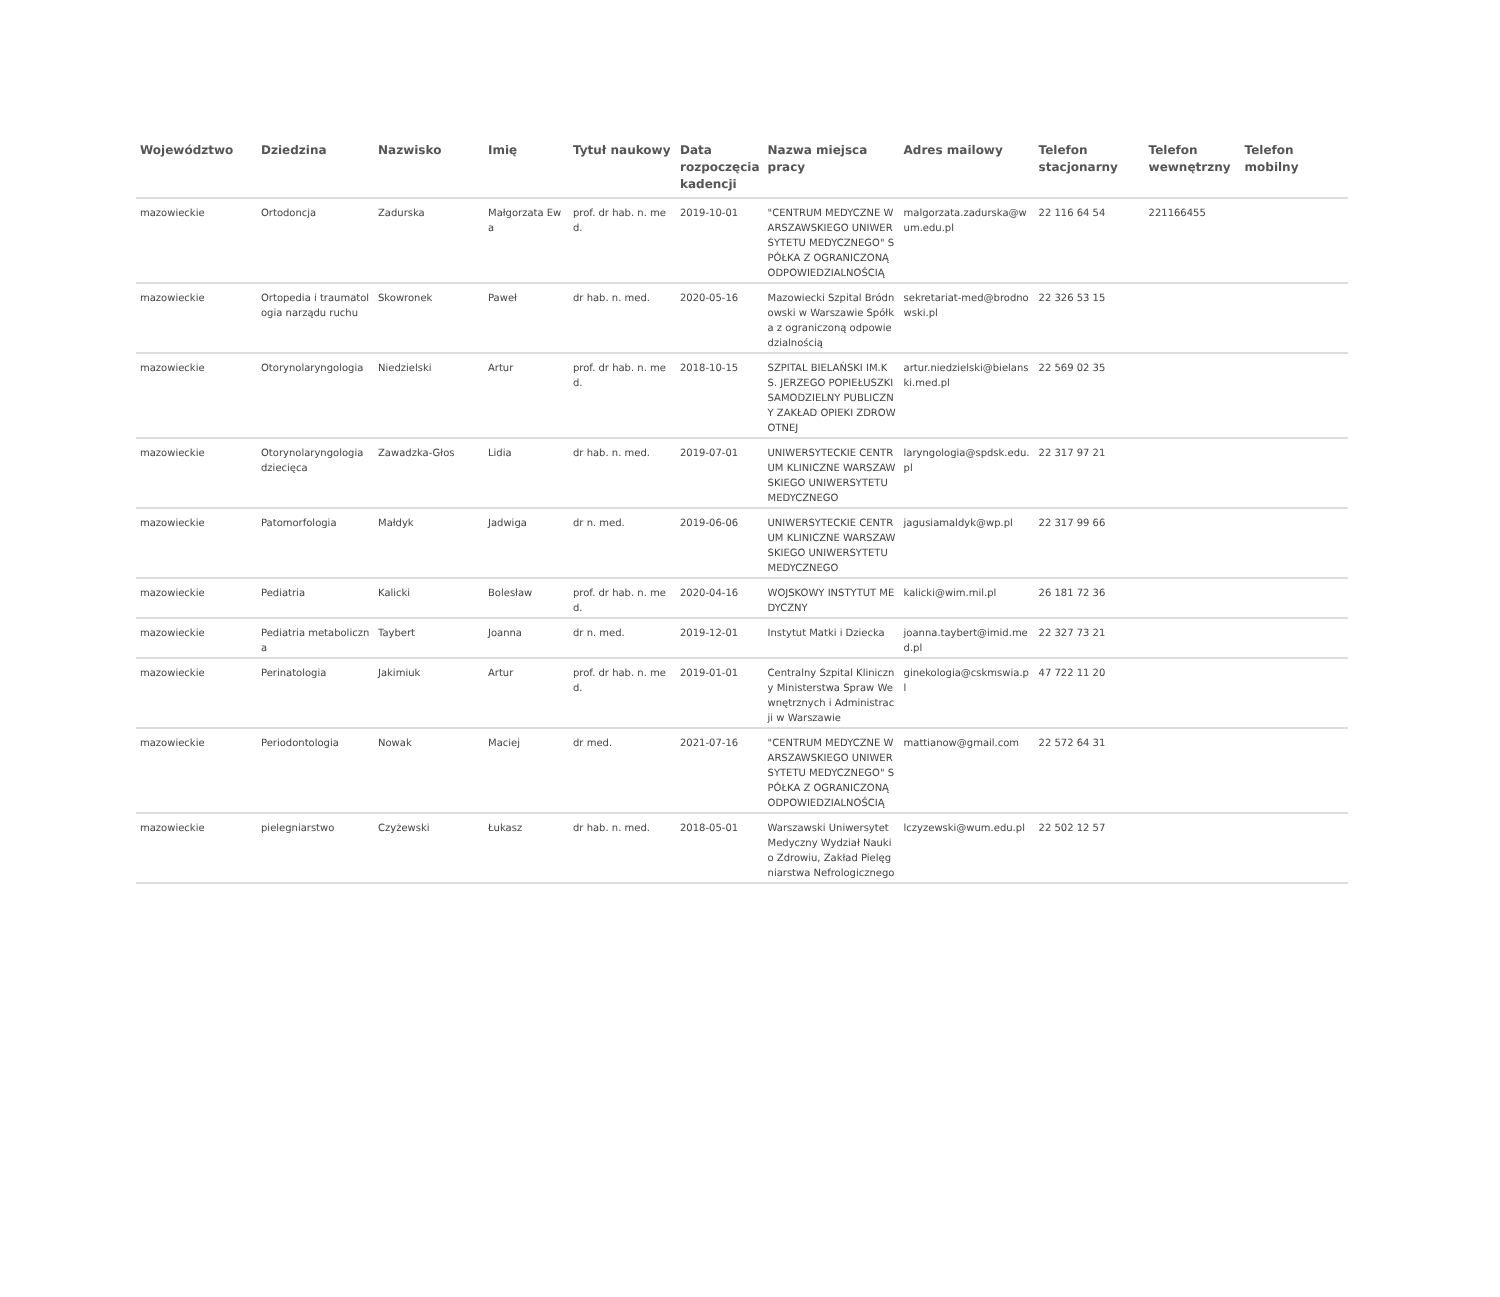| Województwo | Dziedzina | Nazwisko | Imię | Tytuł naukowy | Data rozpoczęcia kadencji | Nazwa miejsca pracy | Adres mailowy | Telefon stacjonarny | Telefon wewnętrzny | Telefon mobilny |
| --- | --- | --- | --- | --- | --- | --- | --- | --- | --- | --- |
| mazowieckie | Ortodoncja | Zadurska | Małgorzata Ewa | prof. dr hab. n. med. | 2019-10-01 | "CENTRUM MEDYCZNE WARSZAWSKIEGO UNIWERSYTETU MEDYCZNEGO" SPÓŁKA Z OGRANICZONĄ ODPOWIEDZIALNOŚCIĄ | malgorzata.zadurska@wum.edu.pl | 22 116 64 54 | 221166455 | |
| mazowieckie | Ortopedia i traumatologia narządu ruchu | Skowronek | Paweł | dr hab. n. med. | 2020-05-16 | Mazowiecki Szpital Bródnowski w Warszawie Spółka z ograniczoną odpowiedzialnością | sekretariat-med@brodnowski.pl | 22 326 53 15 | | |
| mazowieckie | Otorynolaryngologia | Niedzielski | Artur | prof. dr hab. n. med. | 2018-10-15 | SZPITAL BIELAŃSKI IM.KS. JERZEGO POPIEŁUSZKI SAMODZIELNY PUBLICZNY ZAKŁAD OPIEKI ZDROWOTNEJ | artur.niedzielski@bielanski.med.pl | 22 569 02 35 | | |
| mazowieckie | Otorynolaryngologia dziecięca | Zawadzka-Głos | Lidia | dr hab. n. med. | 2019-07-01 | UNIWERSYTECKIE CENTRUM KLINICZNE WARSZAWSKIEGO UNIWERSYTETU MEDYCZNEGO | laryngologia@spdsk.edu.pl | 22 317 97 21 | | |
| mazowieckie | Patomorfologia | Małdyk | Jadwiga | dr n. med. | 2019-06-06 | UNIWERSYTECKIE CENTRUM KLINICZNE WARSZAWSKIEGO UNIWERSYTETU MEDYCZNEGO | jagusiamaldyk@wp.pl | 22 317 99 66 | | |
| mazowieckie | Pediatria | Kalicki | Bolesław | prof. dr hab. n. med. | 2020-04-16 | WOJSKOWY INSTYTUT MEDYCZNY | kalicki@wim.mil.pl | 26 181 72 36 | | |
| mazowieckie | Pediatria metaboliczna | Taybert | Joanna | dr n. med. | 2019-12-01 | Instytut Matki i Dziecka | joanna.taybert@imid.med.pl | 22 327 73 21 | | |
| mazowieckie | Perinatologia | Jakimiuk | Artur | prof. dr hab. n. med. | 2019-01-01 | Centralny Szpital Kliniczny Ministerstwa Spraw Wewnętrznych i Administracji w Warszawie | ginekologia@cskmswia.pl | 47 722 11 20 | | |
| mazowieckie | Periodontologia | Nowak | Maciej | dr med. | 2021-07-16 | "CENTRUM MEDYCZNE WARSZAWSKIEGO UNIWERSYTETU MEDYCZNEGO" SPÓŁKA Z OGRANICZONĄ ODPOWIEDZIALNOŚCIĄ | mattianow@gmail.com | 22 572 64 31 | | |
| mazowieckie | pielegniarstwo | Czyżewski | Łukasz | dr hab. n. med. | 2018-05-01 | Warszawski Uniwersytet Medyczny Wydział Nauki o Zdrowiu, Zakład Pielęgniarstwa Nefrologicznego | lczyzewski@wum.edu.pl | 22 502 12 57 | | |